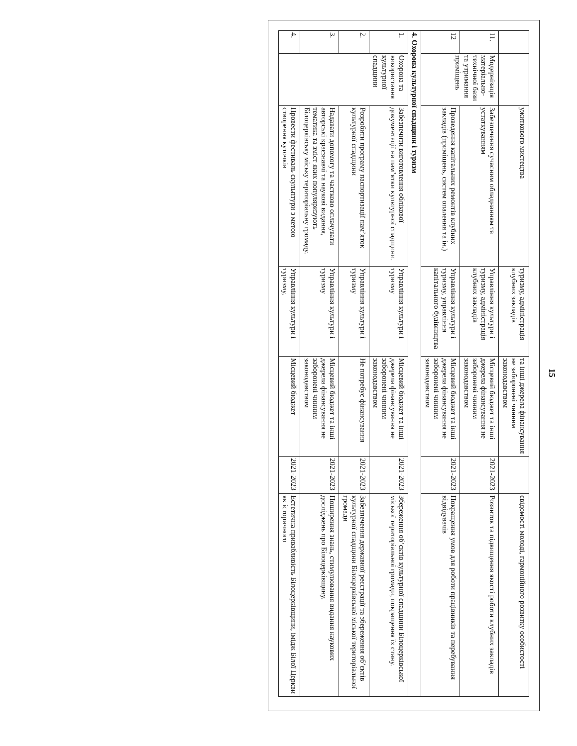15
| | | ужиткового мистецтва | туризму, адміністрація клубних закладів | та інші джерела фінансування не заборонені чинним законодавством | | свідомості молоді, гармонійного розвитку особистості |
| 11. | Модерніза­ція матеріальн­о-технічної бази та утримання приміщень | Забезпечення сучасним обладнанням та устаткуванням | Управління культури і туризму, адміністрація клубних закладів | Місцевий бюджет та інші джерела фінансування не заборонені чинним законодавством | 2021-2023 | Розвиток та підвищення якості роботи клубних закладів |
| 12 | | Проведення капітальних ремонтів клубних закладів (приміщень, систем опалення та ін.) | Управління культури і туризму, управління капітального будівництва | Місцевий бюджет та інші джерела фінансування не заборонені чинним законодавством | 2021-2023 | Покращення умов для роботи працівників та перебування відвідувачів |
| 4. Охорона культурної спадщини і туризм | | | | | | |
| 1. | Охорона та використа­ння культурної спадщини | Забезпечити виготовлення облікової документації на пам’ятки культурної спадщини. | Управління культури і туризму | Місцевий бюджет та інші джерела фінансування не заборонені чинним законодавством | 2021-2023 | Збереження об’єктів культурної спадщини Білоцерківської міської територіальної громади, покращення їх стану. |
| 2. | | Розробити програму паспортизації пам’яток культурної спадщини | Управління культури і туризму | Не потребує фінансування | 2021-2023 | Забезпечення державної реєстрації та збереження об’єктів культурної спадщини Білоцерківської міської територіальної громади |
| 3. | | Надавати допомогу та частково оплачувати авторські краєзнавчі та наукові видання, тематика та зміст яких популяризують Білоцерківську міську територіальну громаду. | Управління культури і туризму | Місцевий бюджет та інші джерела фінансування не заборонені чинним законодавством | 2021-2023 | Поширення знань, стимулювання видання наукових досліджень про Білоцерківщину. |
| 4. | | Провести фестиваль скульптури з метою створення куточків | Управління культури і туризму, | Місцевий бюджет | 2021-2023 | Естетична привабливість Білоцерківщини, імідж Білої Церкви як історичного |